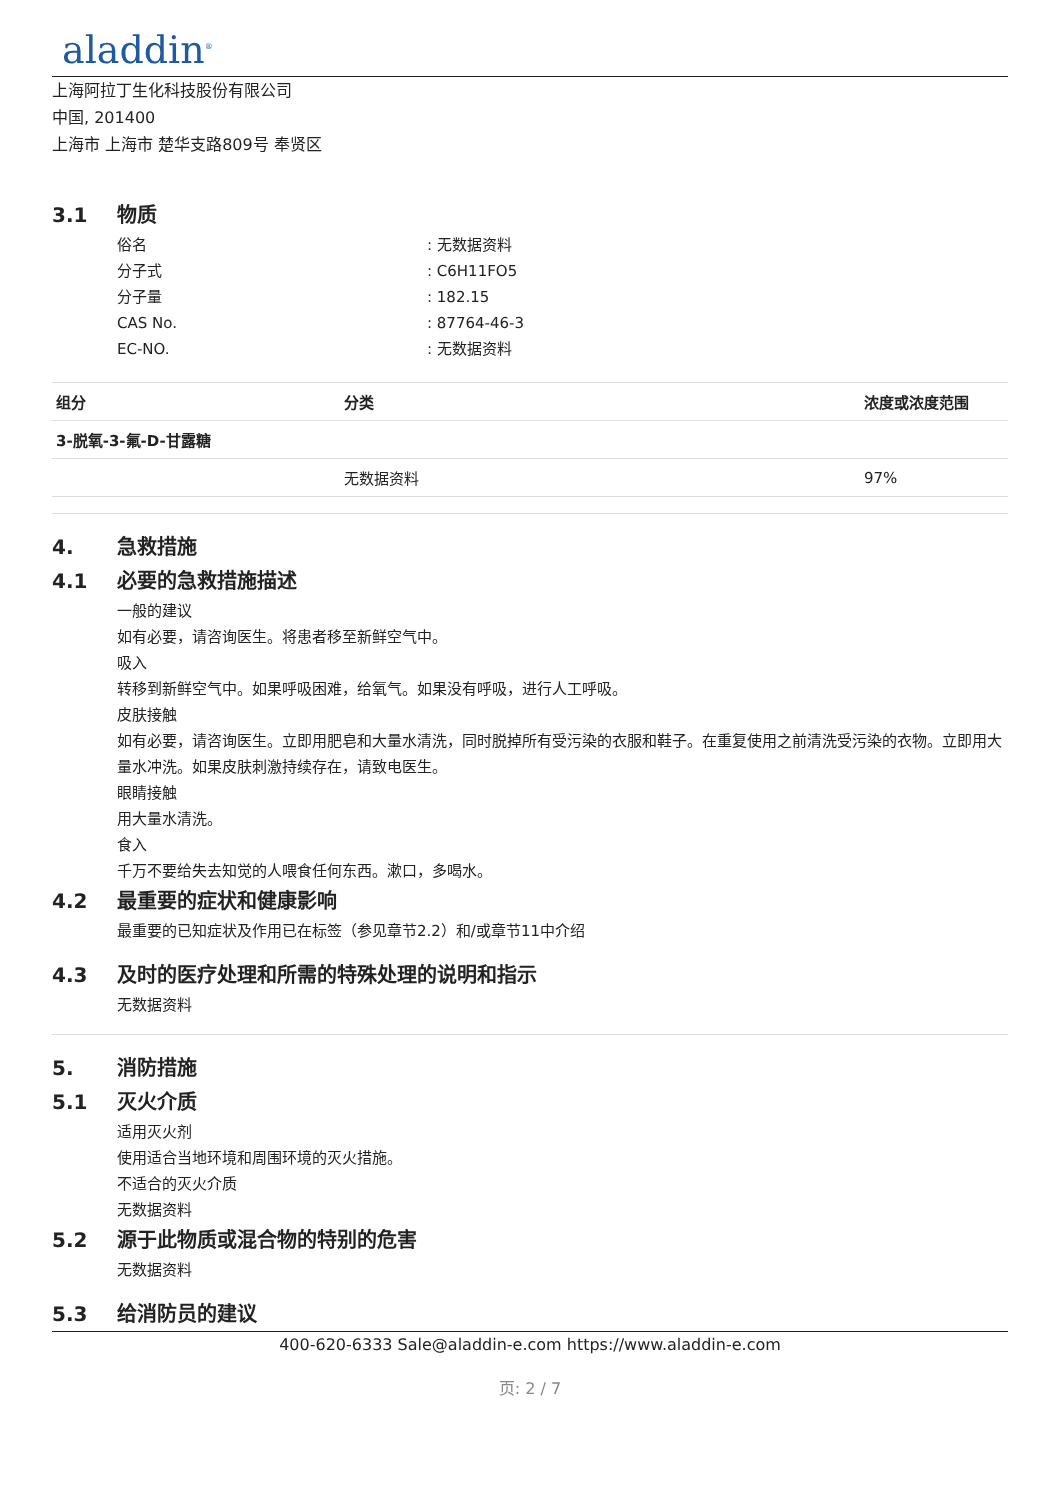aladdin<sup>®</sup>
上海阿拉丁生化科技股份有限公司
中国, 201400
上海市 上海市 楚华支路809号 奉贤区
3.1 物质
俗名: 无数据资料
分子式: C6H11FO5
分子量: 182.15
CAS No.: 87764-46-3
EC-NO.: 无数据资料
| 组分 | 分类 | 浓度或浓度范围 |
| --- | --- | --- |
| 3-脱氧-3-氟-D-甘露糖 | | |
| | 无数据资料 | 97% |
4. 急救措施
4.1 必要的急救措施描述
一般的建议
如有必要，请咨询医生。将患者移至新鲜空气中。
吸入
转移到新鲜空气中。如果呼吸困难，给氧气。如果没有呼吸，进行人工呼吸。
皮肤接触
如有必要，请咨询医生。立即用肥皂和大量水清洗，同时脱掉所有受污染的衣服和鞋子。在重复使用之前清洗受污染的衣物。立即用大量水冲洗。如果皮肤刺激持续存在，请致电医生。
眼睛接触
用大量水清洗。
食入
千万不要给失去知觉的人喂食任何东西。漱口，多喝水。
4.2 最重要的症状和健康影响
最重要的已知症状及作用已在标签（参见章节2.2）和/或章节11中介绍
4.3 及时的医疗处理和所需的特殊处理的说明和指示
无数据资料
5. 消防措施
5.1 灭火介质
适用灭火剂
使用适合当地环境和周围环境的灭火措施。
不适合的灭火介质
无数据资料
5.2 源于此物质或混合物的特别的危害
无数据资料
5.3 给消防员的建议
400-620-6333 Sale@aladdin-e.com https://www.aladdin-e.com
页: 2 / 7